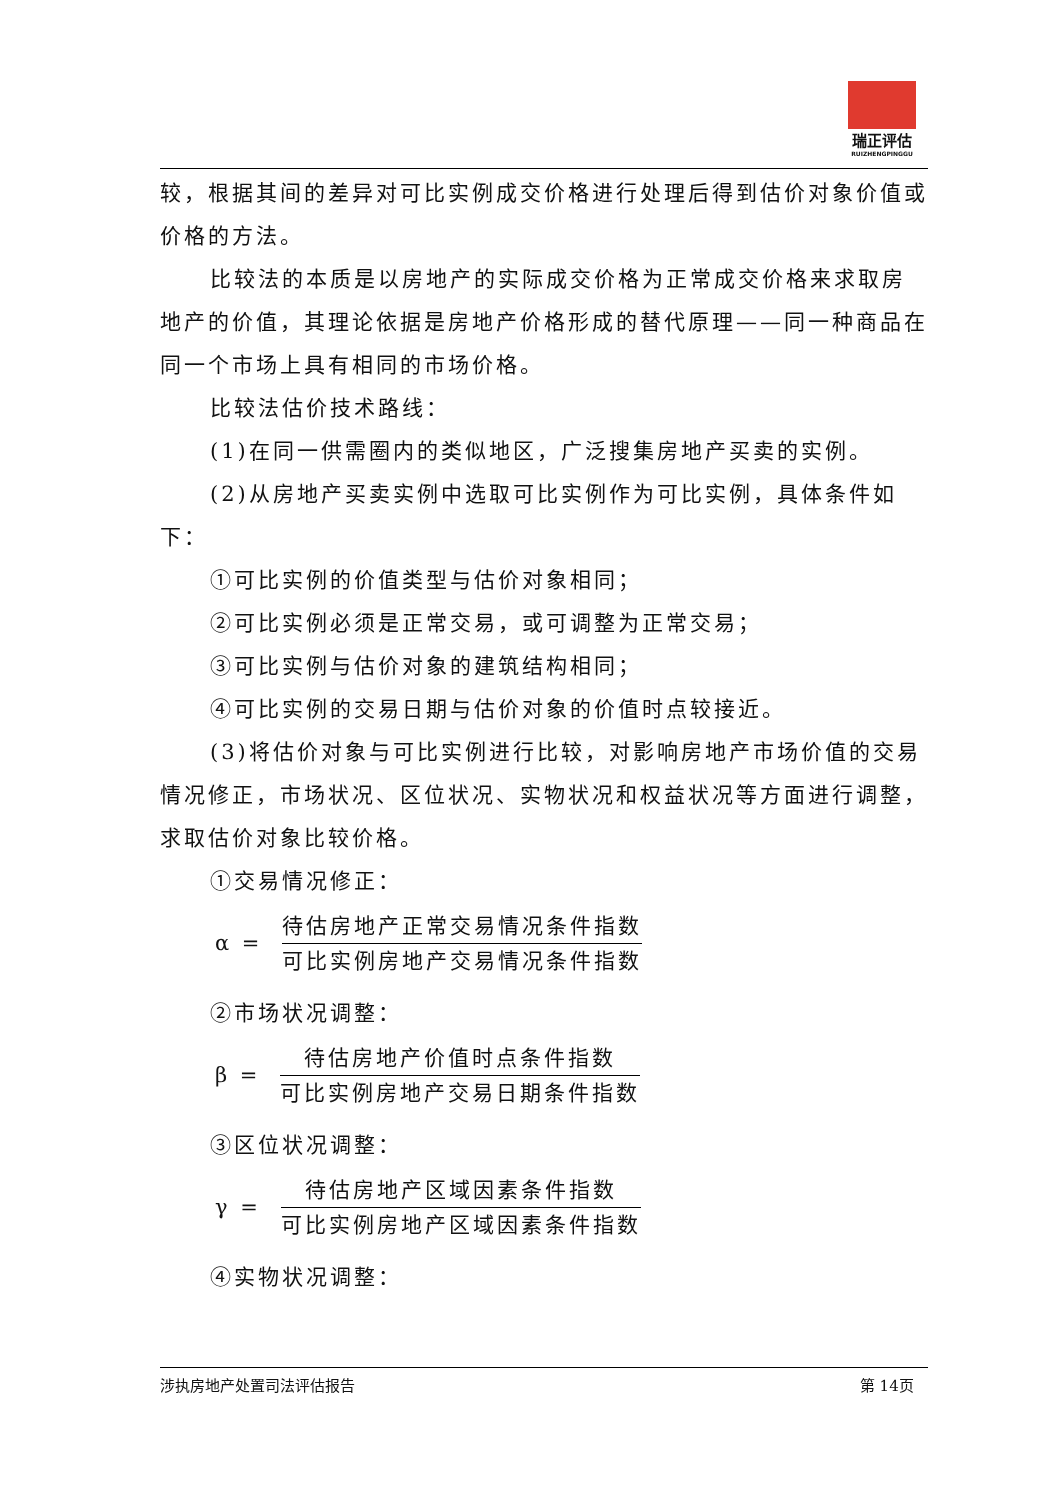瑞正评估
RUIZHENGPINGGU
较，根据其间的差异对可比实例成交价格进行处理后得到估价对象价值或价格的方法。
比较法的本质是以房地产的实际成交价格为正常成交价格来求取房地产的价值，其理论依据是房地产价格形成的替代原理——同一种商品在同一个市场上具有相同的市场价格。
比较法估价技术路线：
(1)在同一供需圈内的类似地区，广泛搜集房地产买卖的实例。
(2)从房地产买卖实例中选取可比实例作为可比实例，具体条件如下：
①可比实例的价值类型与估价对象相同；
②可比实例必须是正常交易，或可调整为正常交易；
③可比实例与估价对象的建筑结构相同；
④可比实例的交易日期与估价对象的价值时点较接近。
(3)将估价对象与可比实例进行比较，对影响房地产市场价值的交易情况修正，市场状况、区位状况、实物状况和权益状况等方面进行调整，求取估价对象比较价格。
①交易情况修正：
α =
待估房地产正常交易情况条件指数
可比实例房地产交易情况条件指数
②市场状况调整：
β =
待估房地产价值时点条件指数
可比实例房地产交易日期条件指数
③区位状况调整：
γ =
待估房地产区域因素条件指数
可比实例房地产区域因素条件指数
④实物状况调整：
涉执房地产处置司法评估报告 第 14页